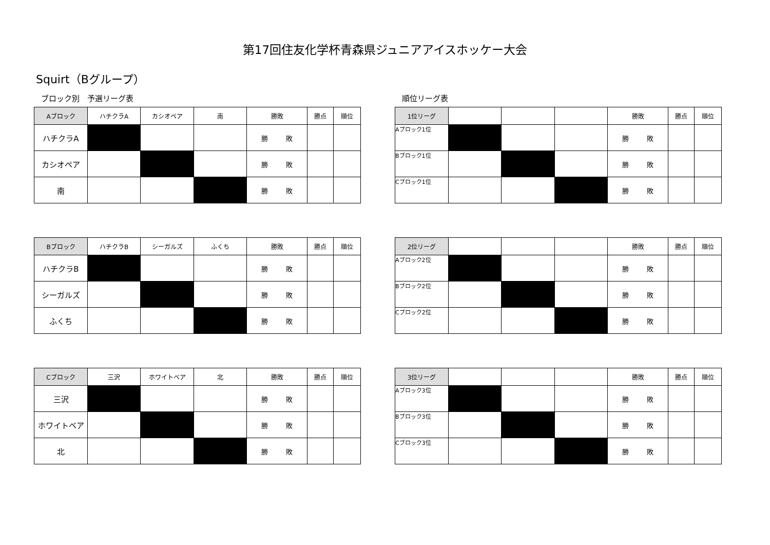第17回住友化学杯青森県ジュニアアイスホッケー大会
Squirt（Bグループ）
ブロック別　予選リーグ表
| Aブロック | ハチクラA | カシオペア | 南 | 勝敗 | 勝点 | 順位 |
| --- | --- | --- | --- | --- | --- | --- |
| ハチクラA | | | | 勝 敗 | | |
| カシオペア | | | | 勝 敗 | | |
| 南 | | | | 勝 敗 | | |
| Bブロック | ハチクラB | シーガルズ | ふくち | 勝敗 | 勝点 | 順位 |
| --- | --- | --- | --- | --- | --- | --- |
| ハチクラB | | | | 勝 敗 | | |
| シーガルズ | | | | 勝 敗 | | |
| ふくち | | | | 勝 敗 | | |
| Cブロック | 三沢 | ホワイトベア | 北 | 勝敗 | 勝点 | 順位 |
| --- | --- | --- | --- | --- | --- | --- |
| 三沢 | | | | 勝 敗 | | |
| ホワイトベア | | | | 勝 敗 | | |
| 北 | | | | 勝 敗 | | |
順位リーグ表
| 1位リーグ | | | | 勝敗 | 勝点 | 順位 |
| --- | --- | --- | --- | --- | --- | --- |
| Aブロック1位 | | | | 勝 敗 | | |
| Bブロック1位 | | | | 勝 敗 | | |
| Cブロック1位 | | | | 勝 敗 | | |
| 2位リーグ | | | | 勝敗 | 勝点 | 順位 |
| --- | --- | --- | --- | --- | --- | --- |
| Aブロック2位 | | | | 勝 敗 | | |
| Bブロック2位 | | | | 勝 敗 | | |
| Cブロック2位 | | | | 勝 敗 | | |
| 3位リーグ | | | | 勝敗 | 勝点 | 順位 |
| --- | --- | --- | --- | --- | --- | --- |
| Aブロック3位 | | | | 勝 敗 | | |
| Bブロック3位 | | | | 勝 敗 | | |
| Cブロック3位 | | | | 勝 敗 | | |